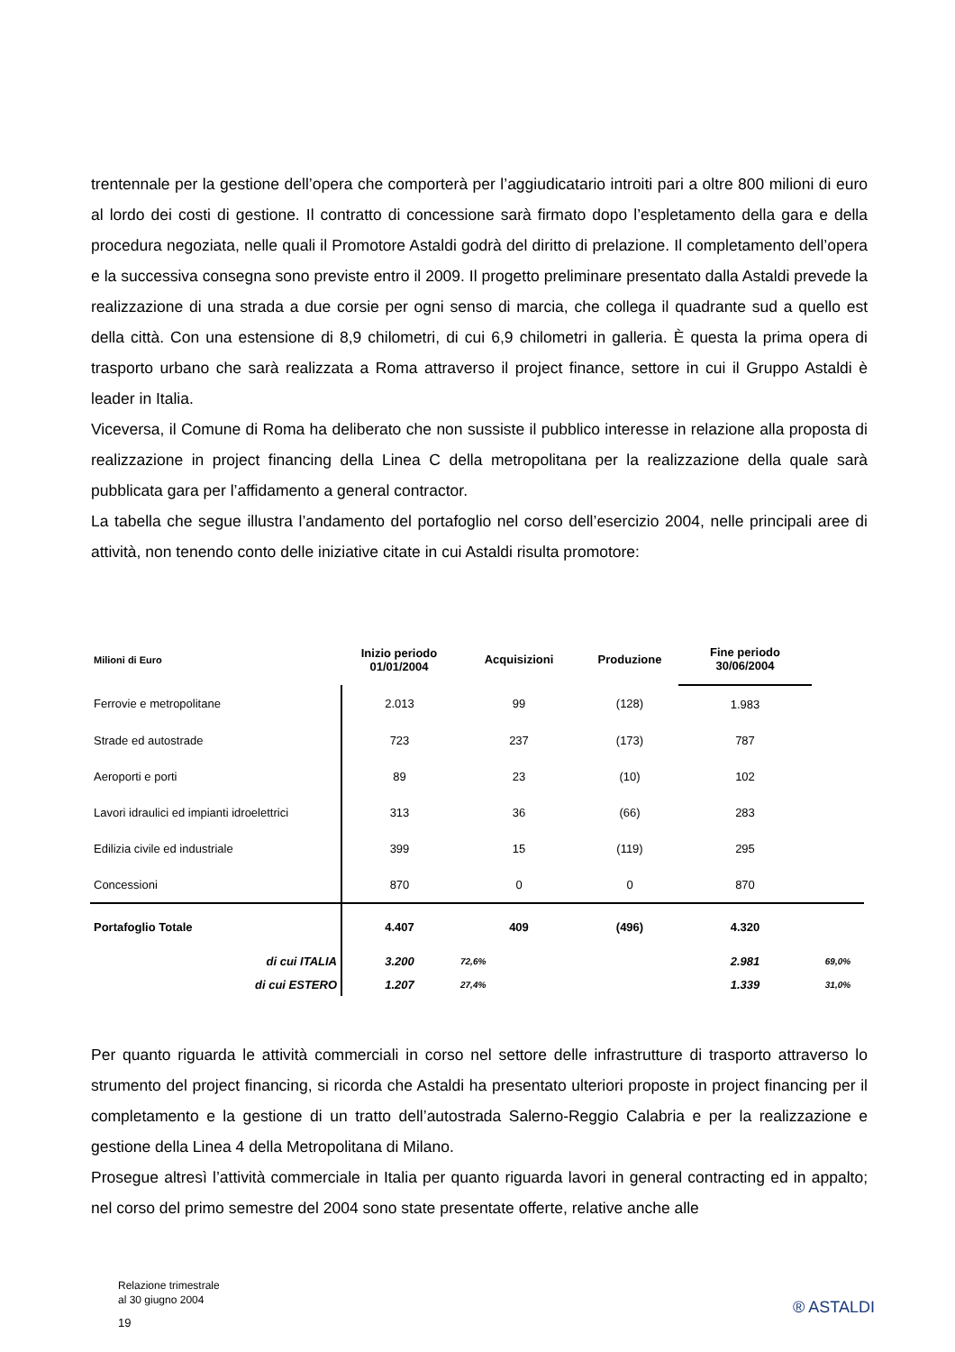trentennale per la gestione dell’opera che comporterà per l’aggiudicatario introiti pari a oltre 800 milioni di euro al lordo dei costi di gestione. Il contratto di concessione sarà firmato dopo l’espletamento della gara e della procedura negoziata, nelle quali il Promotore Astaldi godrà del diritto di prelazione. Il completamento dell’opera e la successiva consegna sono previste entro il 2009. Il progetto preliminare presentato dalla Astaldi prevede la realizzazione di una strada a due corsie per ogni senso di marcia, che collega il quadrante sud a quello est della città. Con una estensione di 8,9 chilometri, di cui 6,9 chilometri in galleria. È questa la prima opera di trasporto urbano che sarà realizzata a Roma attraverso il project finance, settore in cui il Gruppo Astaldi è leader in Italia.
Viceversa, il Comune di Roma ha deliberato che non sussiste il pubblico interesse in relazione alla proposta di realizzazione in project financing della Linea C della metropolitana per la realizzazione della quale sarà pubblicata gara per l’affidamento a general contractor.
La tabella che segue illustra l’andamento del portafoglio nel corso dell’esercizio 2004, nelle principali aree di attività, non tenendo conto delle iniziative citate in cui Astaldi risulta promotore:
| Milioni di Euro | Inizio periodo 01/01/2004 | Acquisizioni | Produzione | Fine periodo 30/06/2004 | |
| --- | --- | --- | --- | --- | --- |
| Ferrovie e metropolitane | 2.013 | 99 | (128) | 1.983 | |
| Strade ed autostrade | 723 | 237 | (173) | 787 | |
| Aeroporti e porti | 89 | 23 | (10) | 102 | |
| Lavori idraulici ed impianti idroelettrici | 313 | 36 | (66) | 283 | |
| Edilizia civile ed industriale | 399 | 15 | (119) | 295 | |
| Concessioni | 870 | 0 | 0 | 870 | |
| Portafoglio Totale | 4.407 | 409 | (496) | 4.320 | |
| di cui ITALIA | 3.200 | 72,6% | | 2.981 | 69,0% |
| di cui ESTERO | 1.207 | 27,4% | | 1.339 | 31,0% |
Per quanto riguarda le attività commerciali in corso nel settore delle infrastrutture di trasporto attraverso lo strumento del project financing, si ricorda che Astaldi ha presentato ulteriori proposte in project financing per il completamento e la gestione di un tratto dell’autostrada Salerno-Reggio Calabria e per la realizzazione e gestione della Linea 4 della Metropolitana di Milano.
Prosegue altresì l’attività commerciale in Italia per quanto riguarda lavori in general contracting ed in appalto; nel corso del primo semestre del 2004 sono state presentate offerte, relative anche alle
Relazione trimestrale
al 30 giugno 2004
19
® ASTALDI